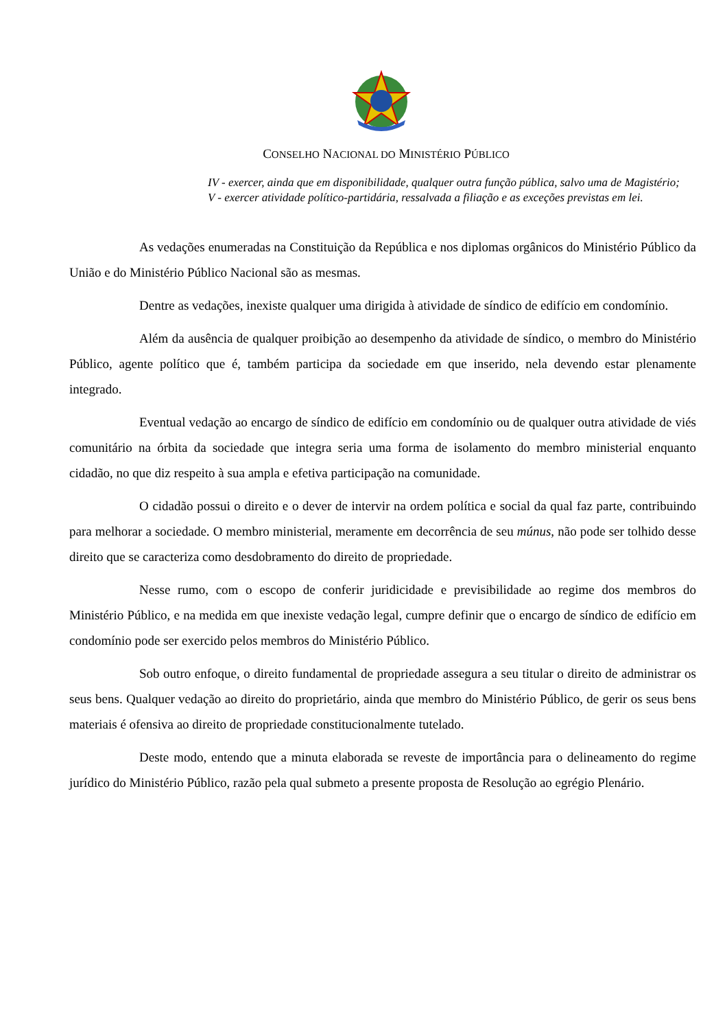CONSELHO NACIONAL DO MINISTÉRIO PÚBLICO
IV - exercer, ainda que em disponibilidade, qualquer outra função pública, salvo uma de Magistério;
V - exercer atividade político-partidária, ressalvada a filiação e as exceções previstas em lei.
As vedações enumeradas na Constituição da República e nos diplomas orgânicos do Ministério Público da União e do Ministério Público Nacional são as mesmas.
Dentre as vedações, inexiste qualquer uma dirigida à atividade de síndico de edifício em condomínio.
Além da ausência de qualquer proibição ao desempenho da atividade de síndico, o membro do Ministério Público, agente político que é, também participa da sociedade em que inserido, nela devendo estar plenamente integrado.
Eventual vedação ao encargo de síndico de edifício em condomínio ou de qualquer outra atividade de viés comunitário na órbita da sociedade que integra seria uma forma de isolamento do membro ministerial enquanto cidadão, no que diz respeito à sua ampla e efetiva participação na comunidade.
O cidadão possui o direito e o dever de intervir na ordem política e social da qual faz parte, contribuindo para melhorar a sociedade. O membro ministerial, meramente em decorrência de seu múnus, não pode ser tolhido desse direito que se caracteriza como desdobramento do direito de propriedade.
Nesse rumo, com o escopo de conferir juridicidade e previsibilidade ao regime dos membros do Ministério Público, e na medida em que inexiste vedação legal, cumpre definir que o encargo de síndico de edifício em condomínio pode ser exercido pelos membros do Ministério Público.
Sob outro enfoque, o direito fundamental de propriedade assegura a seu titular o direito de administrar os seus bens. Qualquer vedação ao direito do proprietário, ainda que membro do Ministério Público, de gerir os seus bens materiais é ofensiva ao direito de propriedade constitucionalmente tutelado.
Deste modo, entendo que a minuta elaborada se reveste de importância para o delineamento do regime jurídico do Ministério Público, razão pela qual submeto a presente proposta de Resolução ao egrégio Plenário.